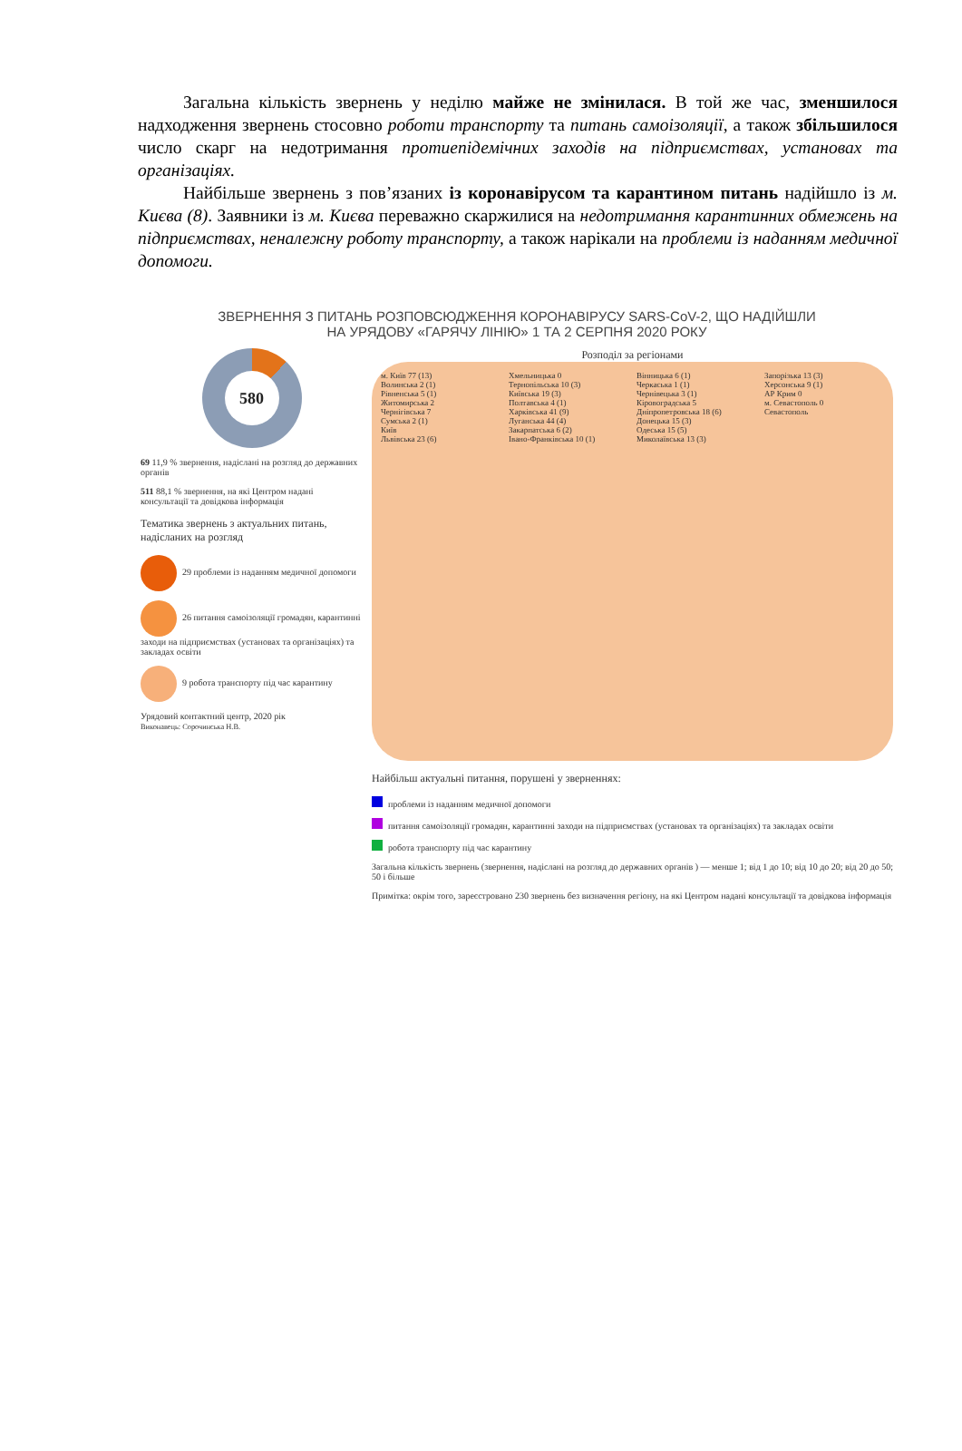Загальна кількість звернень у неділю майже не змінилася. В той же час, зменшилося надходження звернень стосовно роботи транспорту та питань самоізоляції, а також збільшилося число скарг на недотримання протиепідемічних заходів на підприємствах, установах та організаціях.
Найбільше звернень з пов’язаних із коронавірусом та карантином питань надійшло із м. Києва (8). Заявники із м. Києва переважно скаржилися на недотримання карантинних обмежень на підприємствах, неналежну роботу транспорту, а також нарікали на проблеми із наданням медичної допомоги.
ЗВЕРНЕННЯ З ПИТАНЬ РОЗПОВСЮДЖЕННЯ КОРОНАВІРУСУ SARS-CoV-2, ЩО НАДІЙШЛИ
НА УРЯДОВУ «ГАРЯЧУ ЛІНІЮ» 1 ТА 2 СЕРПНЯ 2020 РОКУ
580
69 11,9 % звернення, надіслані на розгляд до державних органів
511 88,1 % звернення, на які Центром надані консультації та довідкова інформація
Тематика звернень з актуальних питань, надісланих на розгляд
29 проблеми із наданням медичної допомоги
26 питання самоізоляції громадян, карантинні заходи на підприємствах (установах та організаціях) та закладах освіти
9 робота транспорту під час карантину
Урядовий контактний центр, 2020 рік
Виконавець: Сорочинська Н.В.
Розподіл за регіонами
м. Київ 77 (13)
Волинська 2 (1)
Рівненська 5 (1)
Житомирська 2
Чернігівська 7
Сумська 2 (1)
Київ
Львівська 23 (6)
Хмельницька 0
Тернопільська 10 (3)
Київська 19 (3)
Полтавська 4 (1)
Харківська 41 (9)
Луганська 44 (4)
Закарпатська 6 (2)
Івано-Франківська 10 (1)
Вінницька 6 (1)
Черкаська 1 (1)
Чернівецька 3 (1)
Кіровоградська 5
Дніпропетровська 18 (6)
Донецька 15 (3)
Одеська 15 (5)
Миколаївська 13 (3)
Запорізька 13 (3)
Херсонська 9 (1)
АР Крим 0
м. Севастополь 0
Севастополь
Найбільш актуальні питання, порушені у зверненнях:
проблеми із наданням медичної допомоги
питання самоізоляції громадян, карантинні заходи на підприємствах (установах та організаціях) та закладах освіти
робота транспорту під час карантину
Загальна кількість звернень (звернення, надіслані на розгляд до державних органів ) — менше 1; від 1 до 10; від 10 до 20; від 20 до 50; 50 і більше
Примітка: окрім того, зареєстровано 230 звернень без визначення регіону, на які Центром надані консультації та довідкова інформація